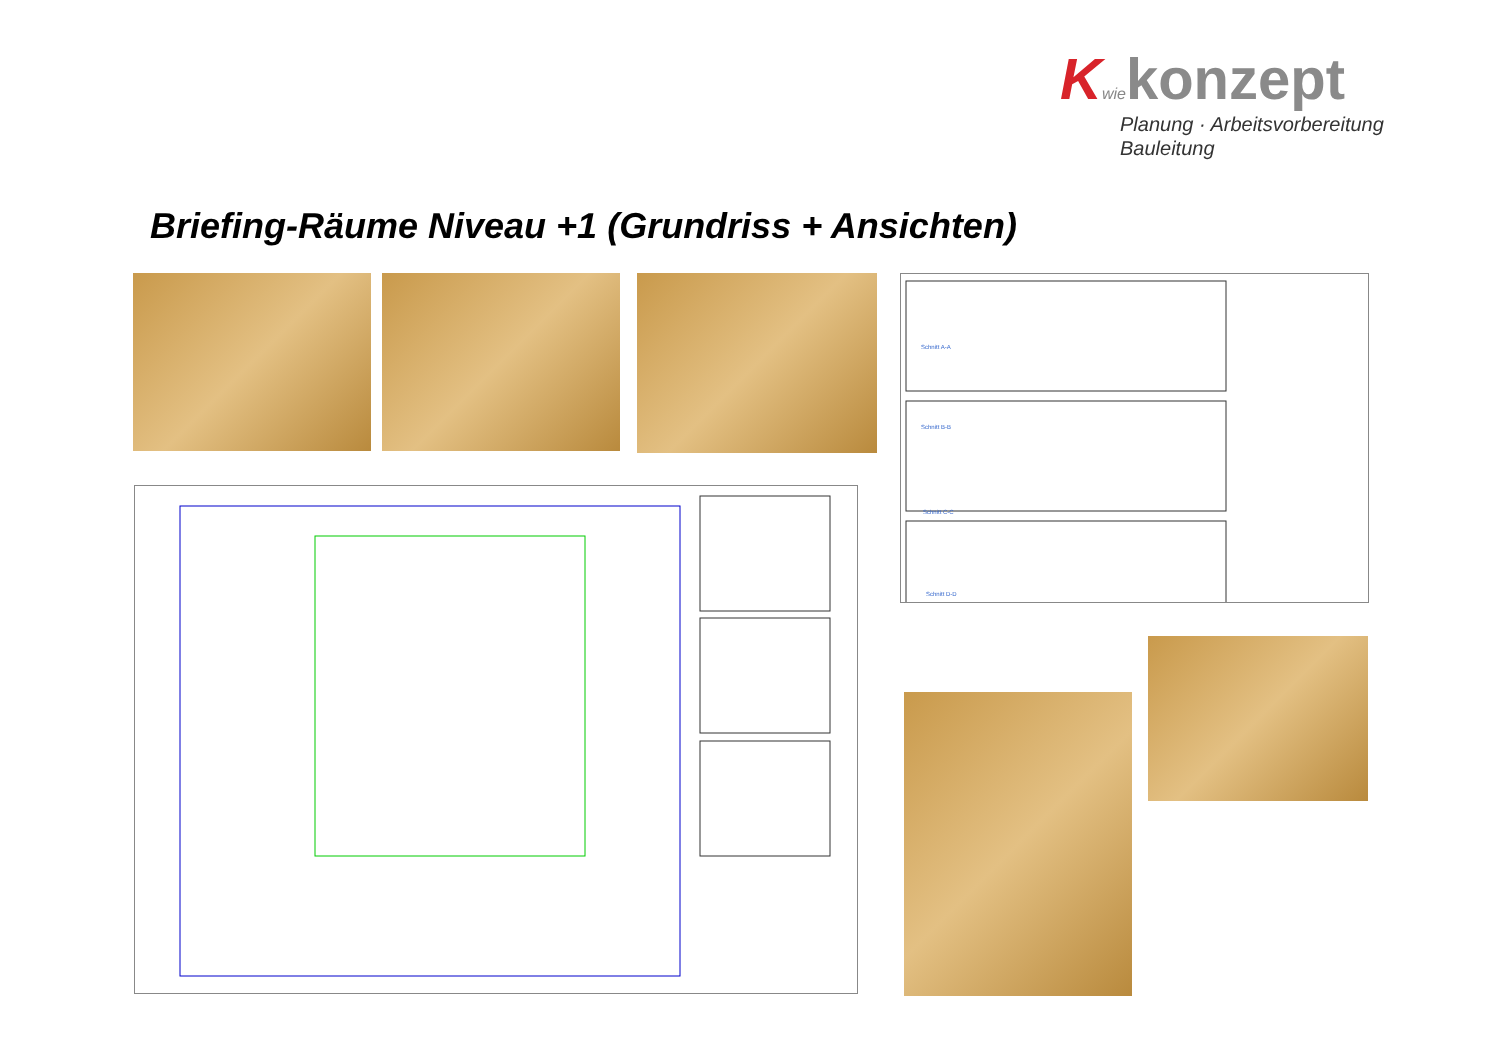Kwie konzept
Planung · Arbeitsvorbereitung
Bauleitung
Briefing-Räume Niveau +1 (Grundriss + Ansichten)
Schnitt A-A
Schnitt B-B
Schnitt C-C
Schnitt D-D